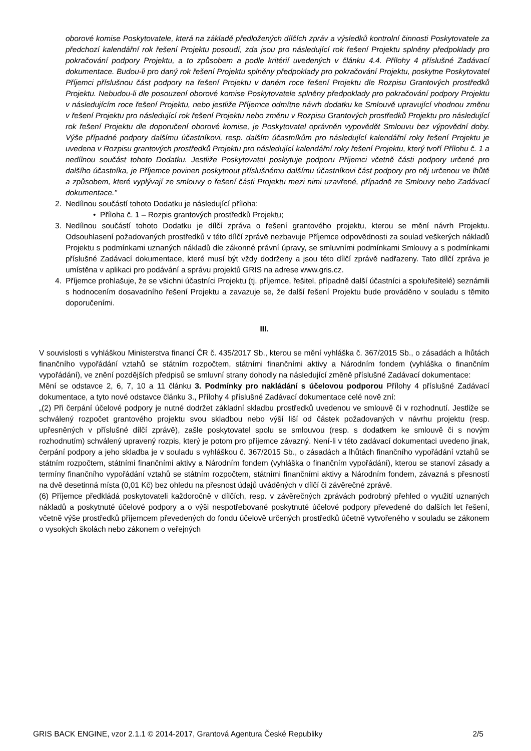oborové komise Poskytovatele, která na základě předložených dílčích zpráv a výsledků kontrolní činnosti Poskytovatele za předchozí kalendářní rok řešení Projektu posoudí, zda jsou pro následující rok řešení Projektu splněny předpoklady pro pokračování podpory Projektu, a to způsobem a podle kritérií uvedených v článku 4.4. Přílohy 4 příslušné Zadávací dokumentace. Budou-li pro daný rok řešení Projektu splněny předpoklady pro pokračování Projektu, poskytne Poskytovatel Příjemci příslušnou část podpory na řešení Projektu v daném roce řešení Projektu dle Rozpisu Grantových prostředků Projektu. Nebudou-li dle posouzení oborové komise Poskytovatele splněny předpoklady pro pokračování podpory Projektu v následujícím roce řešení Projektu, nebo jestliže Příjemce odmítne návrh dodatku ke Smlouvě upravující vhodnou změnu v řešení Projektu pro následující rok řešení Projektu nebo změnu v Rozpisu Grantových prostředků Projektu pro následující rok řešení Projektu dle doporučení oborové komise, je Poskytovatel oprávněn vypovědět Smlouvu bez výpovědní doby. Výše případné podpory dalšímu účastníkovi, resp. dalším účastníkům pro následující kalendářní roky řešení Projektu je uvedena v Rozpisu grantových prostředků Projektu pro následující kalendářní roky řešení Projektu, který tvoří Přílohu č. 1 a nedílnou součást tohoto Dodatku. Jestliže Poskytovatel poskytuje podporu Příjemci včetně části podpory určené pro dalšího účastníka, je Příjemce povinen poskytnout příslušnému dalšímu účastníkovi část podpory pro něj určenou ve lhůtě a způsobem, které vyplývají ze smlouvy o řešení části Projektu mezi nimi uzavřené, případně ze Smlouvy nebo Zadávací dokumentace."
2. Nedílnou součástí tohoto Dodatku je následující příloha:
• Příloha č. 1 – Rozpis grantových prostředků Projektu;
3. Nedílnou součástí tohoto Dodatku je dílčí zpráva o řešení grantového projektu, kterou se mění návrh Projektu. Odsouhlasení požadovaných prostředků v této dílčí zprávě nezbavuje Příjemce odpovědnosti za soulad veškerých nákladů Projektu s podmínkami uznaných nákladů dle zákonné právní úpravy, se smluvními podmínkami Smlouvy a s podmínkami příslušné Zadávací dokumentace, které musí být vždy dodrženy a jsou této dílčí zprávě nadřazeny. Tato dílčí zpráva je umístěna v aplikaci pro podávání a správu projektů GRIS na adrese www.gris.cz.
4. Příjemce prohlašuje, že se všichni účastníci Projektu (tj. příjemce, řešitel, případně další účastníci a spoluřešitelé) seznámili s hodnocením dosavadního řešení Projektu a zavazuje se, že další řešení Projektu bude prováděno v souladu s těmito doporučeními.
III.
V souvislosti s vyhláškou Ministerstva financí ČR č. 435/2017 Sb., kterou se mění vyhláška č. 367/2015 Sb., o zásadách a lhůtách finančního vypořádání vztahů se státním rozpočtem, státními finančními aktivy a Národním fondem (vyhláška o finančním vypořádání), ve znění pozdějších předpisů se smluvní strany dohodly na následující změně příslušné Zadávací dokumentace:
Mění se odstavce 2, 6, 7, 10 a 11 článku 3. Podmínky pro nakládání s účelovou podporou Přílohy 4 příslušné Zadávací dokumentace, a tyto nové odstavce článku 3., Přílohy 4 příslušné Zadávací dokumentace celé nově zní:
„(2) Při čerpání účelové podpory je nutné dodržet základní skladbu prostředků uvedenou ve smlouvě či v rozhodnutí. Jestliže se schválený rozpočet grantového projektu svou skladbou nebo výší liší od částek požadovaných v návrhu projektu (resp. upřesněných v příslušné dílčí zprávě), zašle poskytovatel spolu se smlouvou (resp. s dodatkem ke smlouvě či s novým rozhodnutím) schválený upravený rozpis, který je potom pro příjemce závazný. Není-li v této zadávací dokumentaci uvedeno jinak, čerpání podpory a jeho skladba je v souladu s vyhláškou č. 367/2015 Sb., o zásadách a lhůtách finančního vypořádání vztahů se státním rozpočtem, státními finančními aktivy a Národním fondem (vyhláška o finančním vypořádání), kterou se stanoví zásady a termíny finančního vypořádání vztahů se státním rozpočtem, státními finančními aktivy a Národním fondem, závazná s přesností na dvě desetinná místa (0,01 Kč) bez ohledu na přesnost údajů uváděných v dílčí či závěrečné zprávě.
(6) Příjemce předkládá poskytovateli každoročně v dílčích, resp. v závěrečných zprávách podrobný přehled o využití uznaných nákladů a poskytnuté účelové podpory a o výši nespotřebované poskytnuté účelové podpory převedené do dalších let řešení, včetně výše prostředků příjemcem převedených do fondu účelově určených prostředků účetně vytvořeného v souladu se zákonem o vysokých školách nebo zákonem o veřejných
GRIS BACK ENGINE, vzor 2.1.1 © 2014-2017, Grantová Agentura České Republiky 2/5